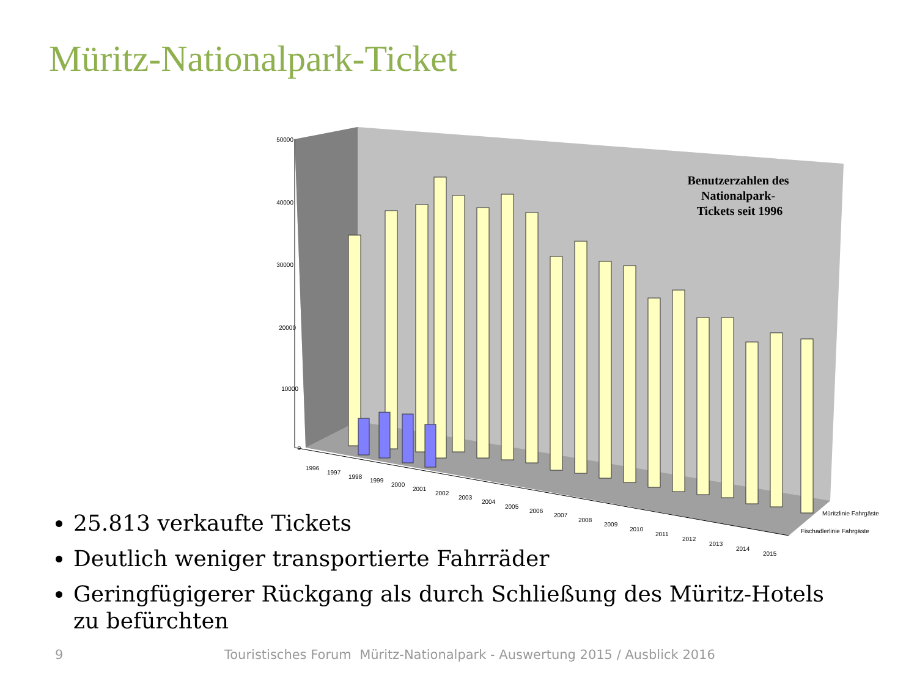Müritz-Nationalpark-Ticket
50000
40000
30000
20000
10000
0
Benutzerzahlen des Nationalpark- Tickets seit 1996
Müritzlinie Fahrgäste
Fischadlerlinie Fahrgäste
1996
1997
1998
1999
2000
2001
2002
2003
2004
2005
2006
2007
2008
2009
2010
2011
2012
2013
2014
2015
25.813 verkaufte Tickets
Deutlich weniger transportierte Fahrräder
Geringfügigerer Rückgang als durch Schließung des Müritz-Hotels zu befürchten
9 Touristisches Forum Müritz-Nationalpark - Auswertung 2015 / Ausblick 2016